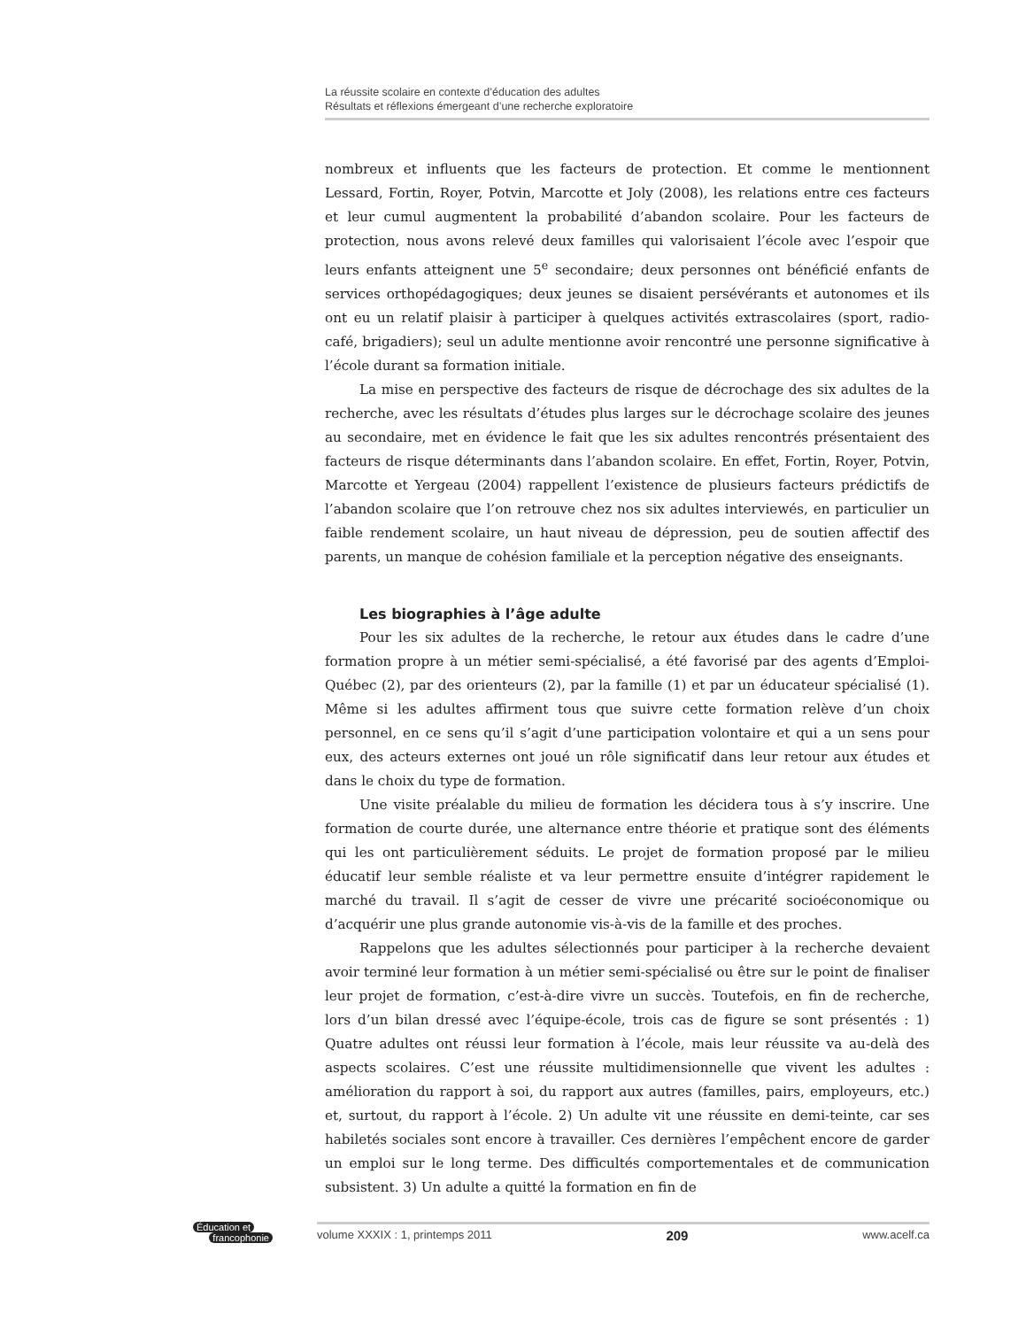La réussite scolaire en contexte d’éducation des adultes
Résultats et réflexions émergeant d’une recherche exploratoire
nombreux et influents que les facteurs de protection. Et comme le mentionnent Lessard, Fortin, Royer, Potvin, Marcotte et Joly (2008), les relations entre ces facteurs et leur cumul augmentent la probabilité d’abandon scolaire. Pour les facteurs de protection, nous avons relevé deux familles qui valorisaient l’école avec l’espoir que leurs enfants atteignent une 5<sup>e</sup> secondaire; deux personnes ont bénéficié enfants de services orthopédagogiques; deux jeunes se disaient persévérants et autonomes et ils ont eu un relatif plaisir à participer à quelques activités extrascolaires (sport, radio-café, brigadiers); seul un adulte mentionne avoir rencontré une personne significative à l’école durant sa formation initiale.
La mise en perspective des facteurs de risque de décrochage des six adultes de la recherche, avec les résultats d’études plus larges sur le décrochage scolaire des jeunes au secondaire, met en évidence le fait que les six adultes rencontrés présentaient des facteurs de risque déterminants dans l’abandon scolaire. En effet, Fortin, Royer, Potvin, Marcotte et Yergeau (2004) rappellent l’existence de plusieurs facteurs prédictifs de l’abandon scolaire que l’on retrouve chez nos six adultes interviewés, en particulier un faible rendement scolaire, un haut niveau de dépression, peu de soutien affectif des parents, un manque de cohésion familiale et la perception négative des enseignants.
Les biographies à l’âge adulte
Pour les six adultes de la recherche, le retour aux études dans le cadre d’une formation propre à un métier semi-spécialisé, a été favorisé par des agents d’Emploi-Québec (2), par des orienteurs (2), par la famille (1) et par un éducateur spécialisé (1). Même si les adultes affirment tous que suivre cette formation relève d’un choix personnel, en ce sens qu’il s’agit d’une participation volontaire et qui a un sens pour eux, des acteurs externes ont joué un rôle significatif dans leur retour aux études et dans le choix du type de formation.
Une visite préalable du milieu de formation les décidera tous à s’y inscrire. Une formation de courte durée, une alternance entre théorie et pratique sont des éléments qui les ont particulièrement séduits. Le projet de formation proposé par le milieu éducatif leur semble réaliste et va leur permettre ensuite d’intégrer rapidement le marché du travail. Il s’agit de cesser de vivre une précarité socioéconomique ou d’acquérir une plus grande autonomie vis-à-vis de la famille et des proches.
Rappelons que les adultes sélectionnés pour participer à la recherche devaient avoir terminé leur formation à un métier semi-spécialisé ou être sur le point de finaliser leur projet de formation, c’est-à-dire vivre un succès. Toutefois, en fin de recherche, lors d’un bilan dressé avec l’équipe-école, trois cas de figure se sont présentés : 1) Quatre adultes ont réussi leur formation à l’école, mais leur réussite va au-delà des aspects scolaires. C’est une réussite multidimensionnelle que vivent les adultes : amélioration du rapport à soi, du rapport aux autres (familles, pairs, employeurs, etc.) et, surtout, du rapport à l’école. 2) Un adulte vit une réussite en demi-teinte, car ses habiletés sociales sont encore à travailler. Ces dernières l’empêchent encore de garder un emploi sur le long terme. Des difficultés comportementales et de communication subsistent. 3) Un adulte a quitté la formation en fin de
Éducation et
francophonie
volume XXXIX : 1, printemps 2011 209 www.acelf.ca